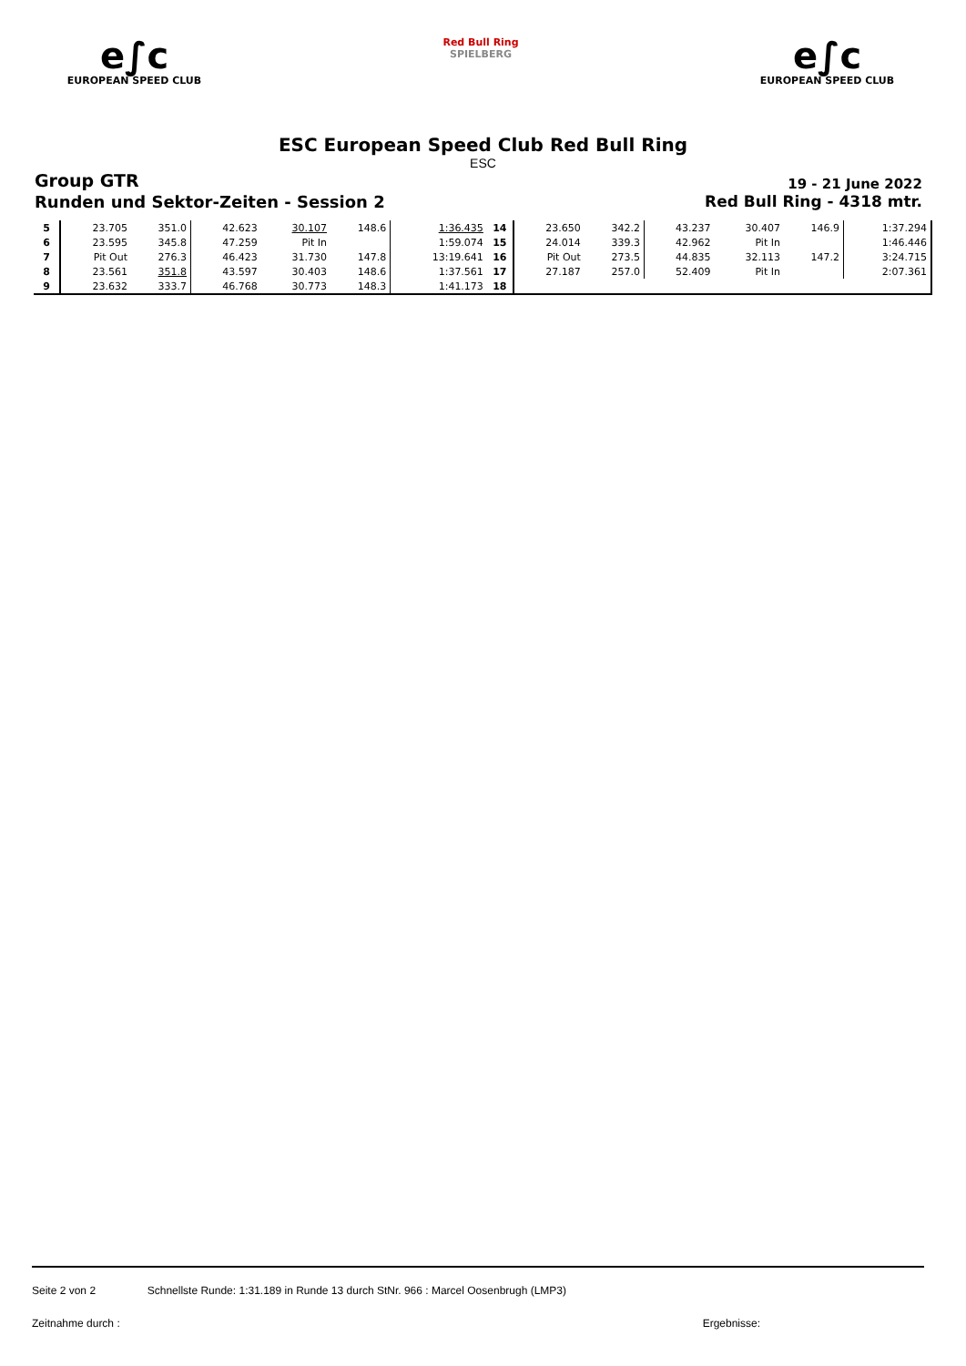e∫c
EUROPEAN SPEED CLUB
Red Bull Ring
SPIELBERG
e∫c
EUROPEAN SPEED CLUB
ESC European Speed Club Red Bull Ring
ESC
Group GTR
19 - 21 June 2022
Runden und Sektor-Zeiten - Session 2
Red Bull Ring - 4318 mtr.
| 5 | 23.705 | 351.0 | 42.623 | 30.107 | 148.6 | 1:36.435 | 14 | 23.650 | 342.2 | 43.237 | 30.407 | 146.9 | 1:37.294 |
| 6 | 23.595 | 345.8 | 47.259 | Pit In | | 1:59.074 | 15 | 24.014 | 339.3 | 42.962 | Pit In | | 1:46.446 |
| 7 | Pit Out | 276.3 | 46.423 | 31.730 | 147.8 | 13:19.641 | 16 | Pit Out | 273.5 | 44.835 | 32.113 | 147.2 | 3:24.715 |
| 8 | 23.561 | 351.8 | 43.597 | 30.403 | 148.6 | 1:37.561 | 17 | 27.187 | 257.0 | 52.409 | Pit In | | 2:07.361 |
| 9 | 23.632 | 333.7 | 46.768 | 30.773 | 148.3 | 1:41.173 | 18 | | | | | | |
Seite 2 von 2 Schnellste Runde: 1:31.189 in Runde 13 durch StNr. 966 : Marcel Oosenbrugh (LMP3)
Zeitnahme durch : Ergebnisse: